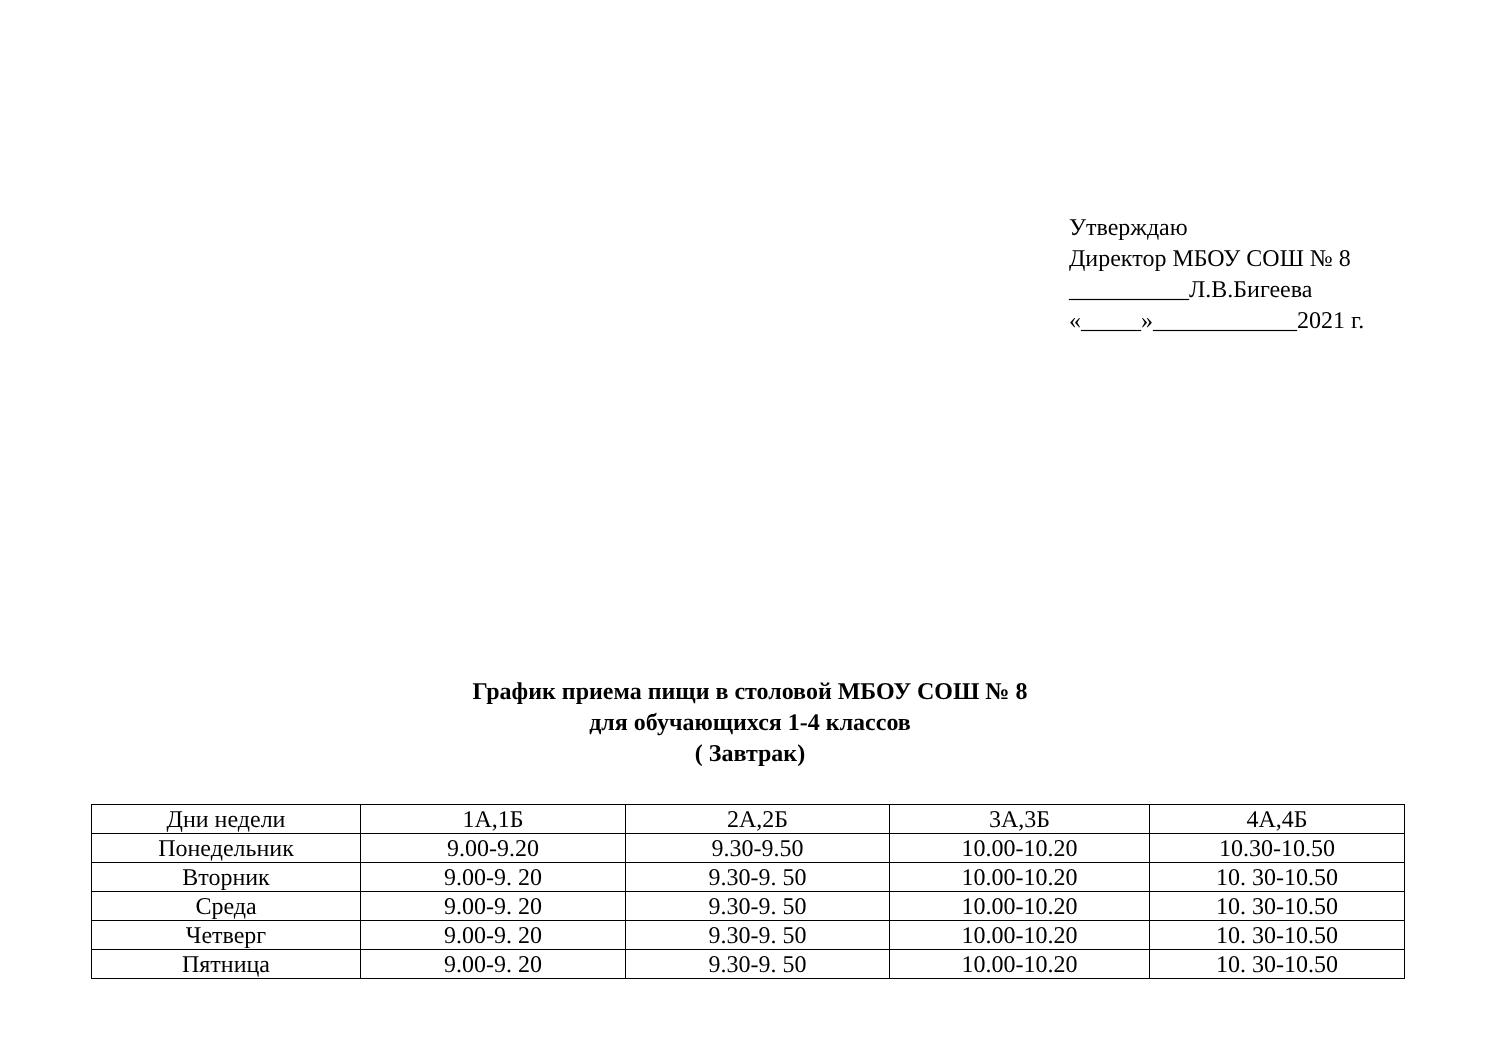Утверждаю
Директор МБОУ СОШ № 8
__________Л.В.Бигеева
«_____»____________2021 г.
График приема пищи в столовой МБОУ СОШ № 8
для обучающихся 1-4 классов
( Завтрак)
| Дни недели | 1А,1Б | 2А,2Б | 3А,3Б | 4А,4Б |
| Понедельник | 9.00-9.20 | 9.30-9.50 | 10.00-10.20 | 10.30-10.50 |
| Вторник | 9.00-9. 20 | 9.30-9. 50 | 10.00-10.20 | 10. 30-10.50 |
| Среда | 9.00-9. 20 | 9.30-9. 50 | 10.00-10.20 | 10. 30-10.50 |
| Четверг | 9.00-9. 20 | 9.30-9. 50 | 10.00-10.20 | 10. 30-10.50 |
| Пятница | 9.00-9. 20 | 9.30-9. 50 | 10.00-10.20 | 10. 30-10.50 |